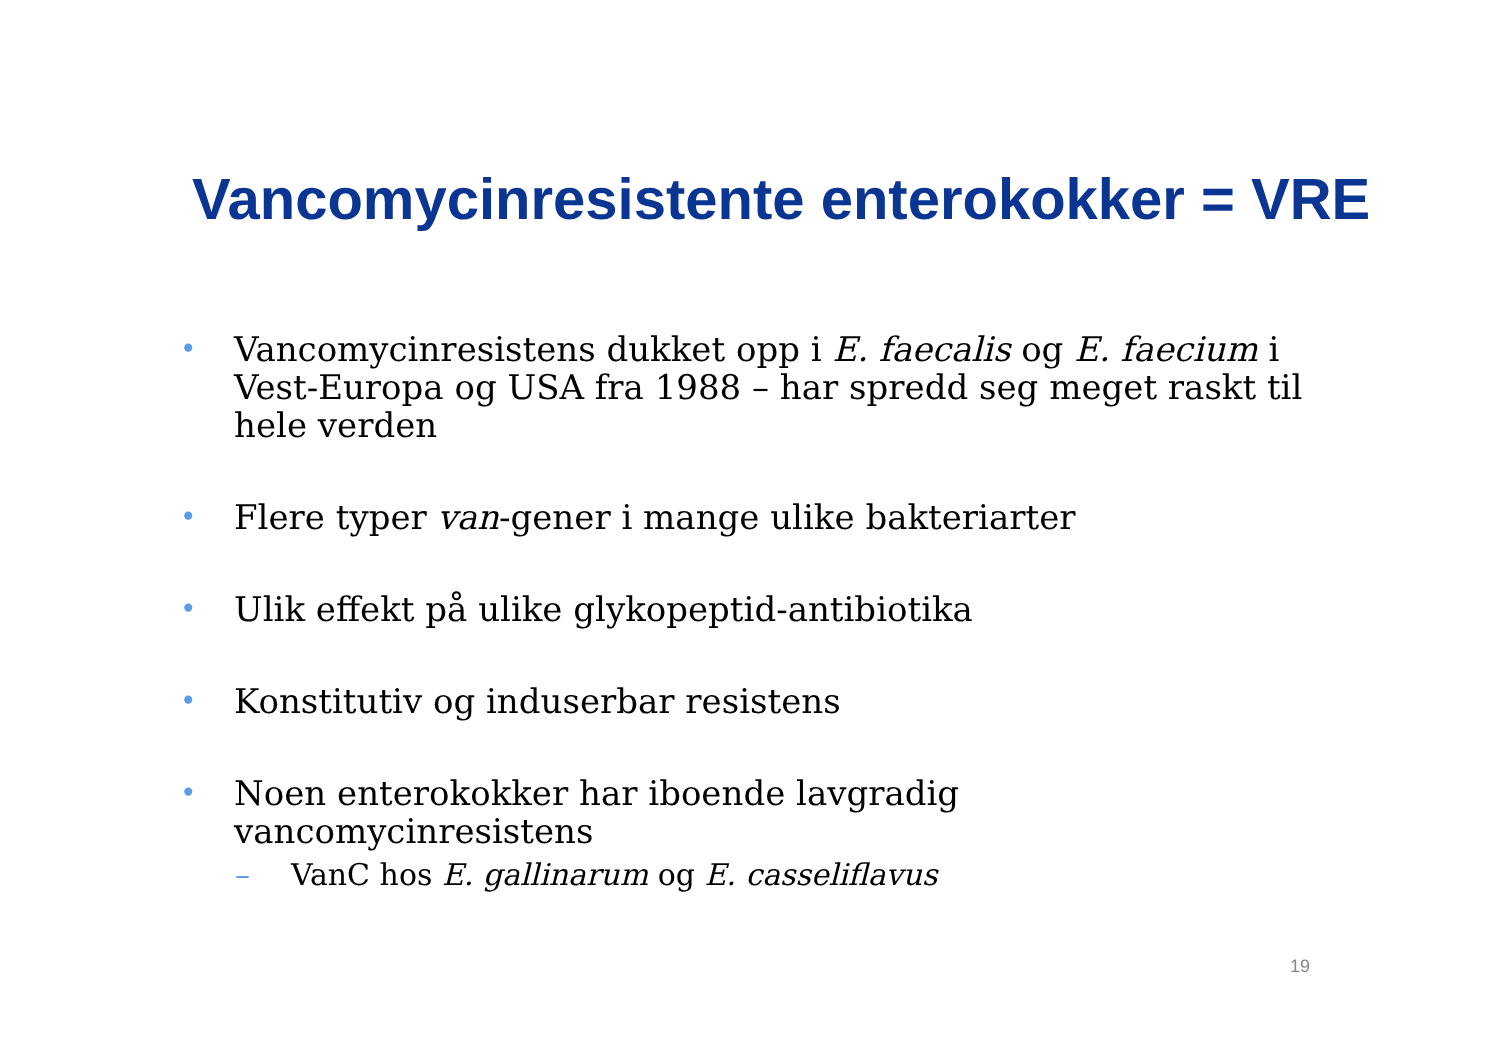Vancomycinresistente enterokokker = VRE
• Vancomycinresistens dukket opp i E. faecalis og E. faecium i Vest-Europa og USA fra 1988 – har spredd seg meget raskt til hele verden
• Flere typer van-gener i mange ulike bakteriarter
• Ulik effekt på ulike glykopeptid-antibiotika
• Konstitutiv og induserbar resistens
• Noen enterokokker har iboende lavgradig vancomycinresistens
– VanC hos E. gallinarum og E. casseliflavus
19